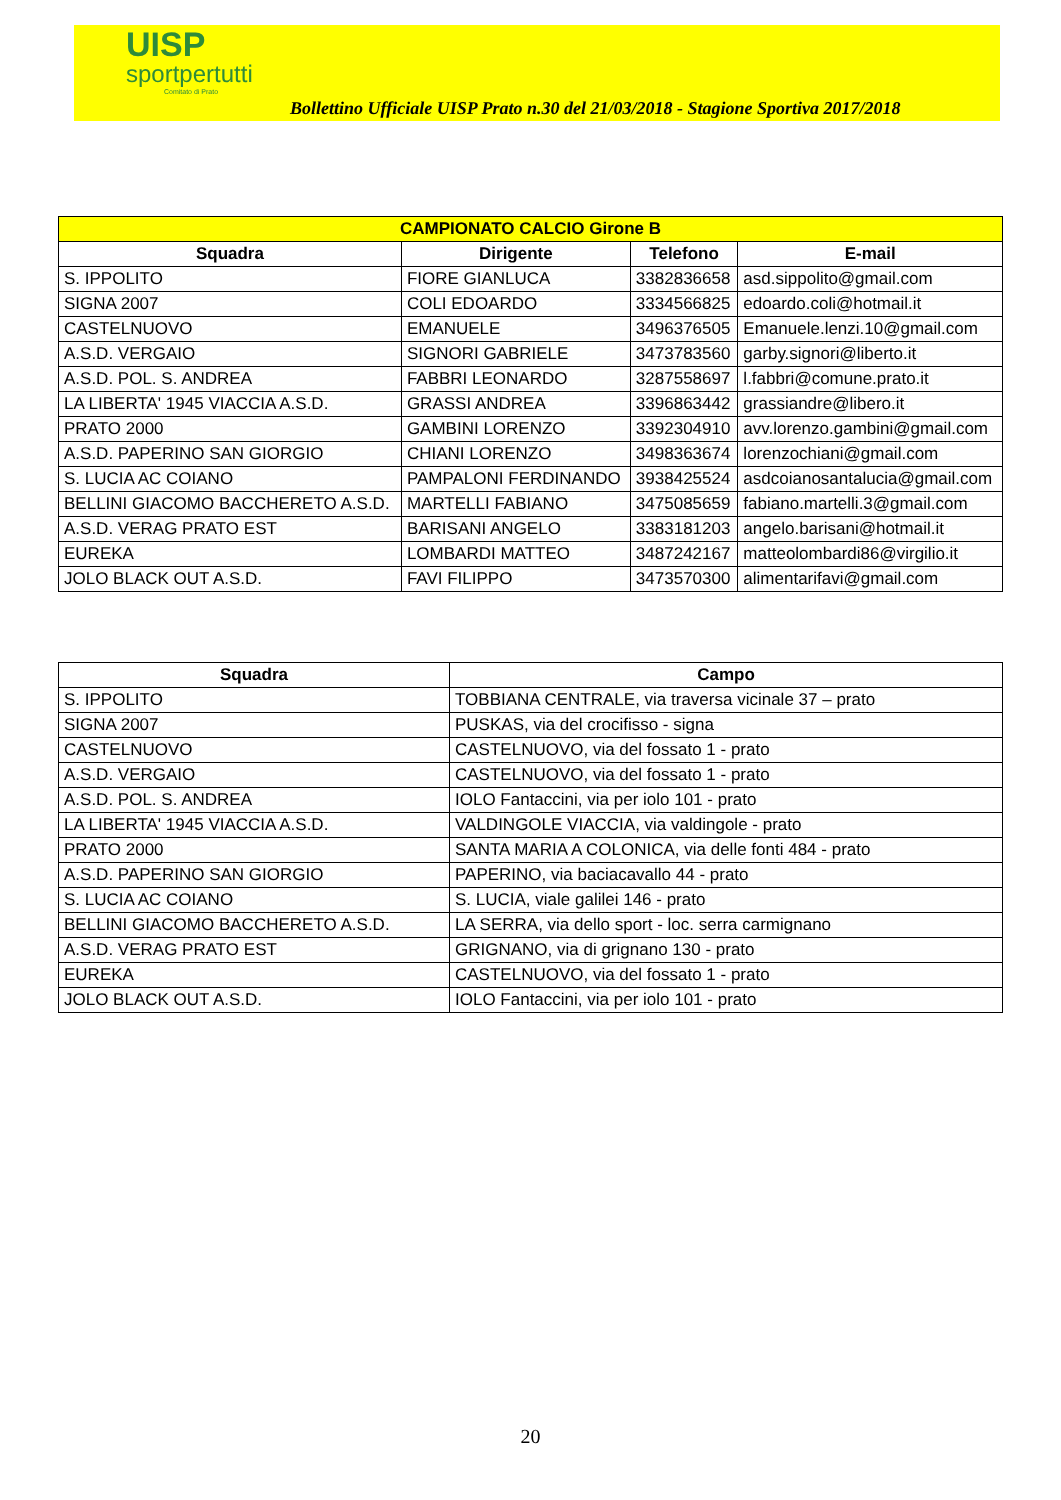UISP
sportpertutti
Comitato di Prato
Bollettino Ufficiale UISP Prato n.30 del 21/03/2018 - Stagione Sportiva 2017/2018
| CAMPIONATO CALCIO Girone B | | | |
| --- | --- | --- | --- |
| Squadra | Dirigente | Telefono | E-mail |
| S. IPPOLITO | FIORE GIANLUCA | 3382836658 | asd.sippolito@gmail.com |
| SIGNA 2007 | COLI EDOARDO | 3334566825 | edoardo.coli@hotmail.it |
| CASTELNUOVO | EMANUELE | 3496376505 | Emanuele.lenzi.10@gmail.com |
| A.S.D. VERGAIO | SIGNORI GABRIELE | 3473783560 | garby.signori@liberto.it |
| A.S.D. POL. S. ANDREA | FABBRI LEONARDO | 3287558697 | l.fabbri@comune.prato.it |
| LA LIBERTA' 1945 VIACCIA A.S.D. | GRASSI ANDREA | 3396863442 | grassiandre@libero.it |
| PRATO 2000 | GAMBINI LORENZO | 3392304910 | avv.lorenzo.gambini@gmail.com |
| A.S.D. PAPERINO SAN GIORGIO | CHIANI LORENZO | 3498363674 | lorenzochiani@gmail.com |
| S. LUCIA AC COIANO | PAMPALONI FERDINANDO | 3938425524 | asdcoianosantalucia@gmail.com |
| BELLINI GIACOMO BACCHERETO A.S.D. | MARTELLI FABIANO | 3475085659 | fabiano.martelli.3@gmail.com |
| A.S.D. VERAG PRATO EST | BARISANI ANGELO | 3383181203 | angelo.barisani@hotmail.it |
| EUREKA | LOMBARDI MATTEO | 3487242167 | matteolombardi86@virgilio.it |
| JOLO BLACK OUT A.S.D. | FAVI FILIPPO | 3473570300 | alimentarifavi@gmail.com |
| Squadra | Campo |
| --- | --- |
| S. IPPOLITO | TOBBIANA CENTRALE, via traversa vicinale 37 – prato |
| SIGNA 2007 | PUSKAS, via del crocifisso - signa |
| CASTELNUOVO | CASTELNUOVO, via del fossato 1 - prato |
| A.S.D. VERGAIO | CASTELNUOVO, via del fossato 1 - prato |
| A.S.D. POL. S. ANDREA | IOLO Fantaccini, via per iolo 101 - prato |
| LA LIBERTA' 1945 VIACCIA A.S.D. | VALDINGOLE VIACCIA, via valdingole - prato |
| PRATO 2000 | SANTA MARIA A COLONICA, via delle fonti 484 - prato |
| A.S.D. PAPERINO SAN GIORGIO | PAPERINO, via baciacavallo 44 - prato |
| S. LUCIA AC COIANO | S. LUCIA, viale galilei 146 - prato |
| BELLINI GIACOMO BACCHERETO A.S.D. | LA SERRA, via dello sport - loc. serra carmignano |
| A.S.D. VERAG PRATO EST | GRIGNANO, via di grignano 130 - prato |
| EUREKA | CASTELNUOVO, via del fossato 1 - prato |
| JOLO BLACK OUT A.S.D. | IOLO Fantaccini, via per iolo 101 - prato |
20